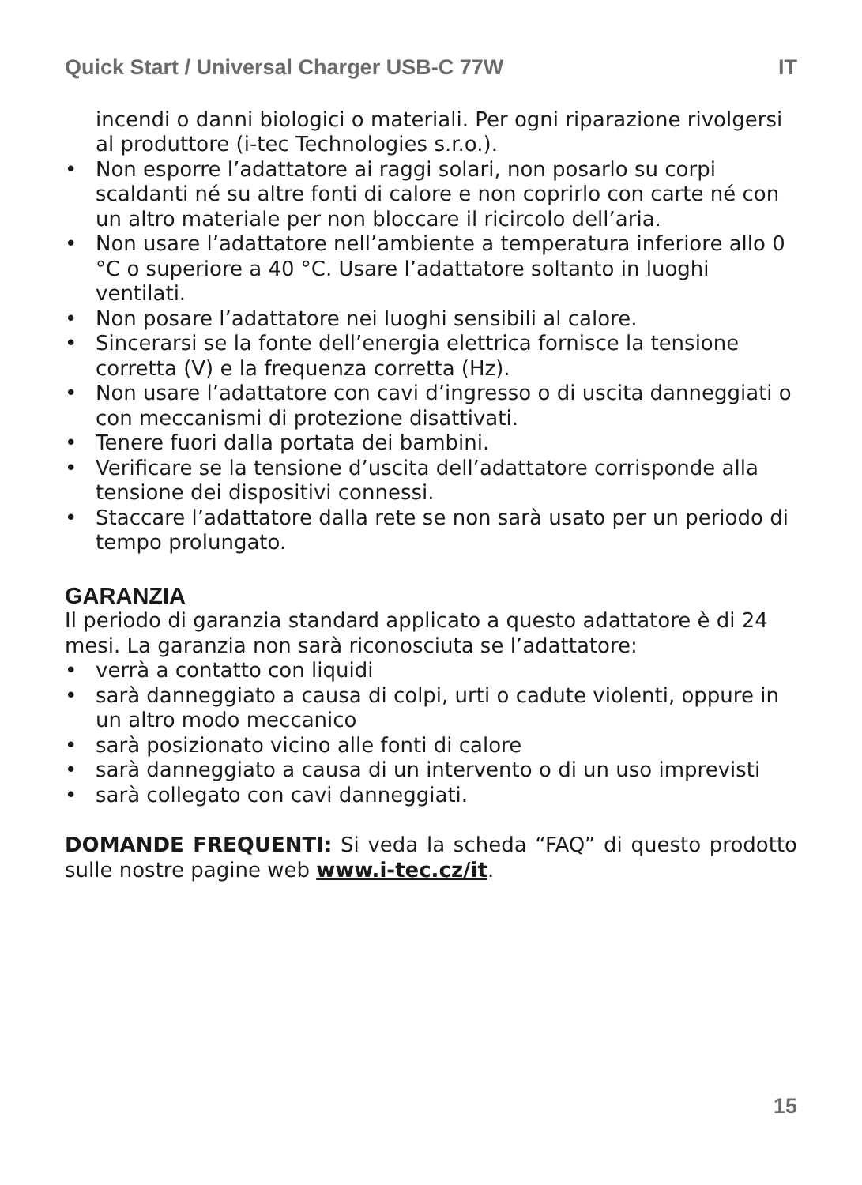Quick Start / Universal Charger USB-C 77W IT
incendi o danni biologici o materiali. Per ogni riparazione rivolgersi al produttore (i-tec Technologies s.r.o.).
• Non esporre l’adattatore ai raggi solari, non posarlo su corpi scaldanti né su altre fonti di calore e non coprirlo con carte né con un altro materiale per non bloccare il ricircolo dell’aria.
• Non usare l’adattatore nell’ambiente a temperatura inferiore allo 0 °C o superiore a 40 °C. Usare l’adattatore soltanto in luoghi ventilati.
• Non posare l’adattatore nei luoghi sensibili al calore.
• Sincerarsi se la fonte dell’energia elettrica fornisce la tensione corretta (V) e la frequenza corretta (Hz).
• Non usare l’adattatore con cavi d’ingresso o di uscita danneggiati o con meccanismi di protezione disattivati.
• Tenere fuori dalla portata dei bambini.
• Verificare se la tensione d’uscita dell’adattatore corrisponde alla tensione dei dispositivi connessi.
• Staccare l’adattatore dalla rete se non sarà usato per un periodo di tempo prolungato.
GARANZIA
Il periodo di garanzia standard applicato a questo adattatore è di 24 mesi. La garanzia non sarà riconosciuta se l’adattatore:
• verrà a contatto con liquidi
• sarà danneggiato a causa di colpi, urti o cadute violenti, oppure in un altro modo meccanico
• sarà posizionato vicino alle fonti di calore
• sarà danneggiato a causa di un intervento o di un uso imprevisti
• sarà collegato con cavi danneggiati.
DOMANDE FREQUENTI: Si veda la scheda “FAQ” di questo prodotto sulle nostre pagine web www.i-tec.cz/it.
15